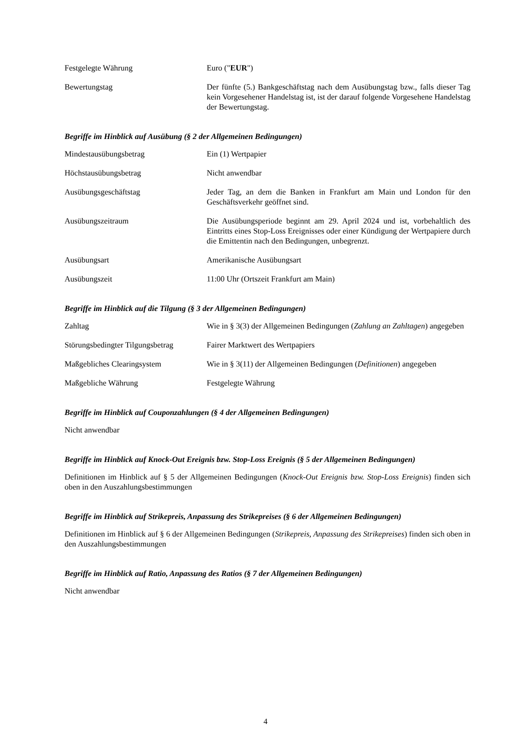| Festgelegte Währung | Euro (" EUR ") |
| Bewertungstag | Der fünfte (5.) Bankgeschäftstag nach dem Ausübungstag bzw., falls dieser Tag kein Vorgesehener Handelstag ist, ist der darauf folgende Vorgesehene Handelstag der Bewertungstag. |
Begriffe im Hinblick auf Ausübung (§ 2 der Allgemeinen Bedingungen)
| Mindestausübungsbetrag | Ein (1) Wertpapier |
| Höchstausübungsbetrag | Nicht anwendbar |
| Ausübungsgeschäftstag | Jeder Tag, an dem die Banken in Frankfurt am Main und London für den Geschäftsverkehr geöffnet sind. |
| Ausübungszeitraum | Die Ausübungsperiode beginnt am 29. April 2024 und ist, vorbehaltlich des Eintritts eines Stop-Loss Ereignisses oder einer Kündigung der Wertpapiere durch die Emittentin nach den Bedingungen, unbegrenzt. |
| Ausübungsart | Amerikanische Ausübungsart |
| Ausübungszeit | 11:00 Uhr (Ortszeit Frankfurt am Main) |
Begriffe im Hinblick auf die Tilgung (§ 3 der Allgemeinen Bedingungen)
| Zahltag | Wie in § 3(3) der Allgemeinen Bedingungen ( Zahlung an Zahltagen ) angegeben |
| Störungsbedingter Tilgungsbetrag | Fairer Marktwert des Wertpapiers |
| Maßgebliches Clearingsystem | Wie in § 3(11) der Allgemeinen Bedingungen ( Definitionen ) angegeben |
| Maßgebliche Währung | Festgelegte Währung |
Begriffe im Hinblick auf Couponzahlungen (§ 4 der Allgemeinen Bedingungen)
Nicht anwendbar
Begriffe im Hinblick auf Knock-Out Ereignis bzw. Stop-Loss Ereignis (§ 5 der Allgemeinen Bedingungen)
Definitionen im Hinblick auf § 5 der Allgemeinen Bedingungen (Knock-Out Ereignis bzw. Stop-Loss Ereignis) finden sich oben in den Auszahlungsbestimmungen
Begriffe im Hinblick auf Strikepreis, Anpassung des Strikepreises (§ 6 der Allgemeinen Bedingungen)
Definitionen im Hinblick auf § 6 der Allgemeinen Bedingungen (Strikepreis, Anpassung des Strikepreises) finden sich oben in den Auszahlungsbestimmungen
Begriffe im Hinblick auf Ratio, Anpassung des Ratios (§ 7 der Allgemeinen Bedingungen)
Nicht anwendbar
4